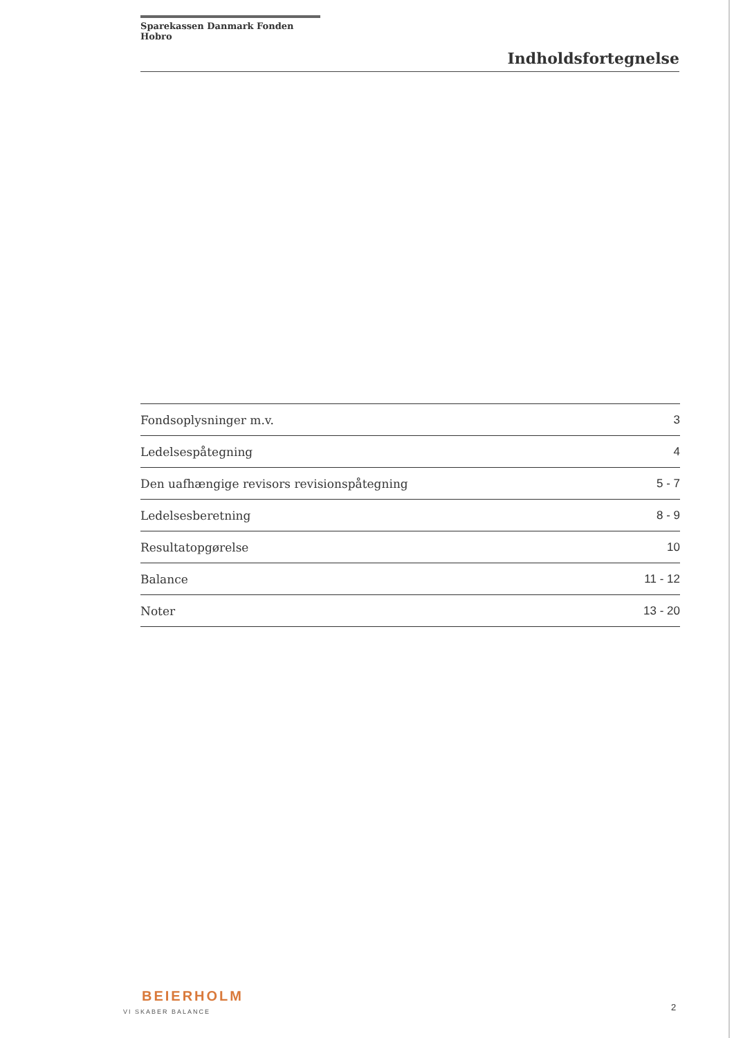Sparekassen Danmark Fonden Hobro
Indholdsfortegnelse
Fondsoplysninger m.v. 3
Ledelsespåtegning 4
Den uafhængige revisors revisionspåtegning 5 - 7
Ledelsesberetning 8 - 9
Resultatopgørelse 10
Balance 11 - 12
Noter 13 - 20
BEIERHOLM
VI SKABER BALANCE
2